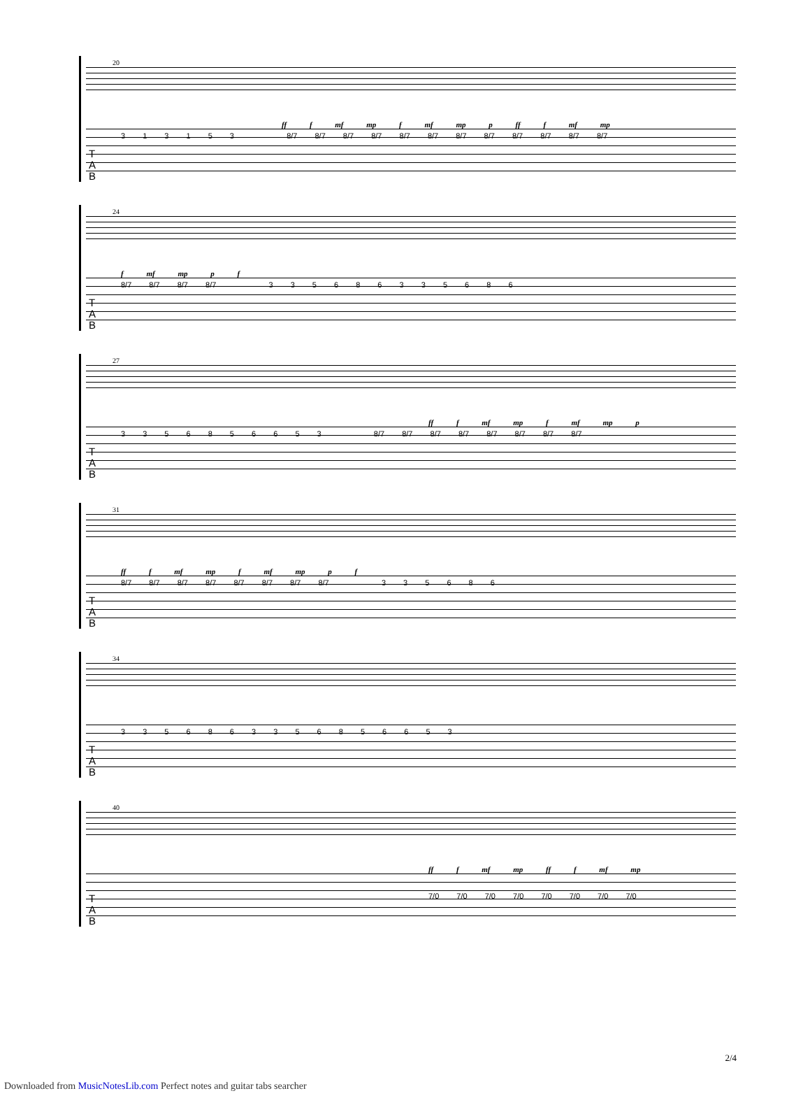20
ff f mf mp f mf mp p ff f mf mp
T
A
B
3 1 3 1 5 3 8/7 8/7 8/7 8/7 8/7 8/7 8/7 8/7 8/7 8/7 8/7 8/7
24
f mf mp p f
T
A
B
8/7 8/7 8/7 8/7 3 3 5 6 8 6 3 3 5 6 8 6
27
ff f mf mp f mf mp p
T
A
B
3 3 5 6 8 5 6 6 5 3 8/7 8/7 8/7 8/7 8/7 8/7 8/7 8/7
31
ff f mf mp f mf mp p f
T
A
B
8/7 8/7 8/7 8/7 8/7 8/7 8/7 8/7 3 3 5 6 8 6
34
T
A
B
3 3 5 6 8 6 3 3 5 6 8 5 6 6 5 3
40
ff f mf mp ff f mf mp
T
A
B
7/0 7/0 7/0 7/0 7/0 7/0 7/0 7/0
2/4
Downloaded from MusicNotesLib.com Perfect notes and guitar tabs searcher